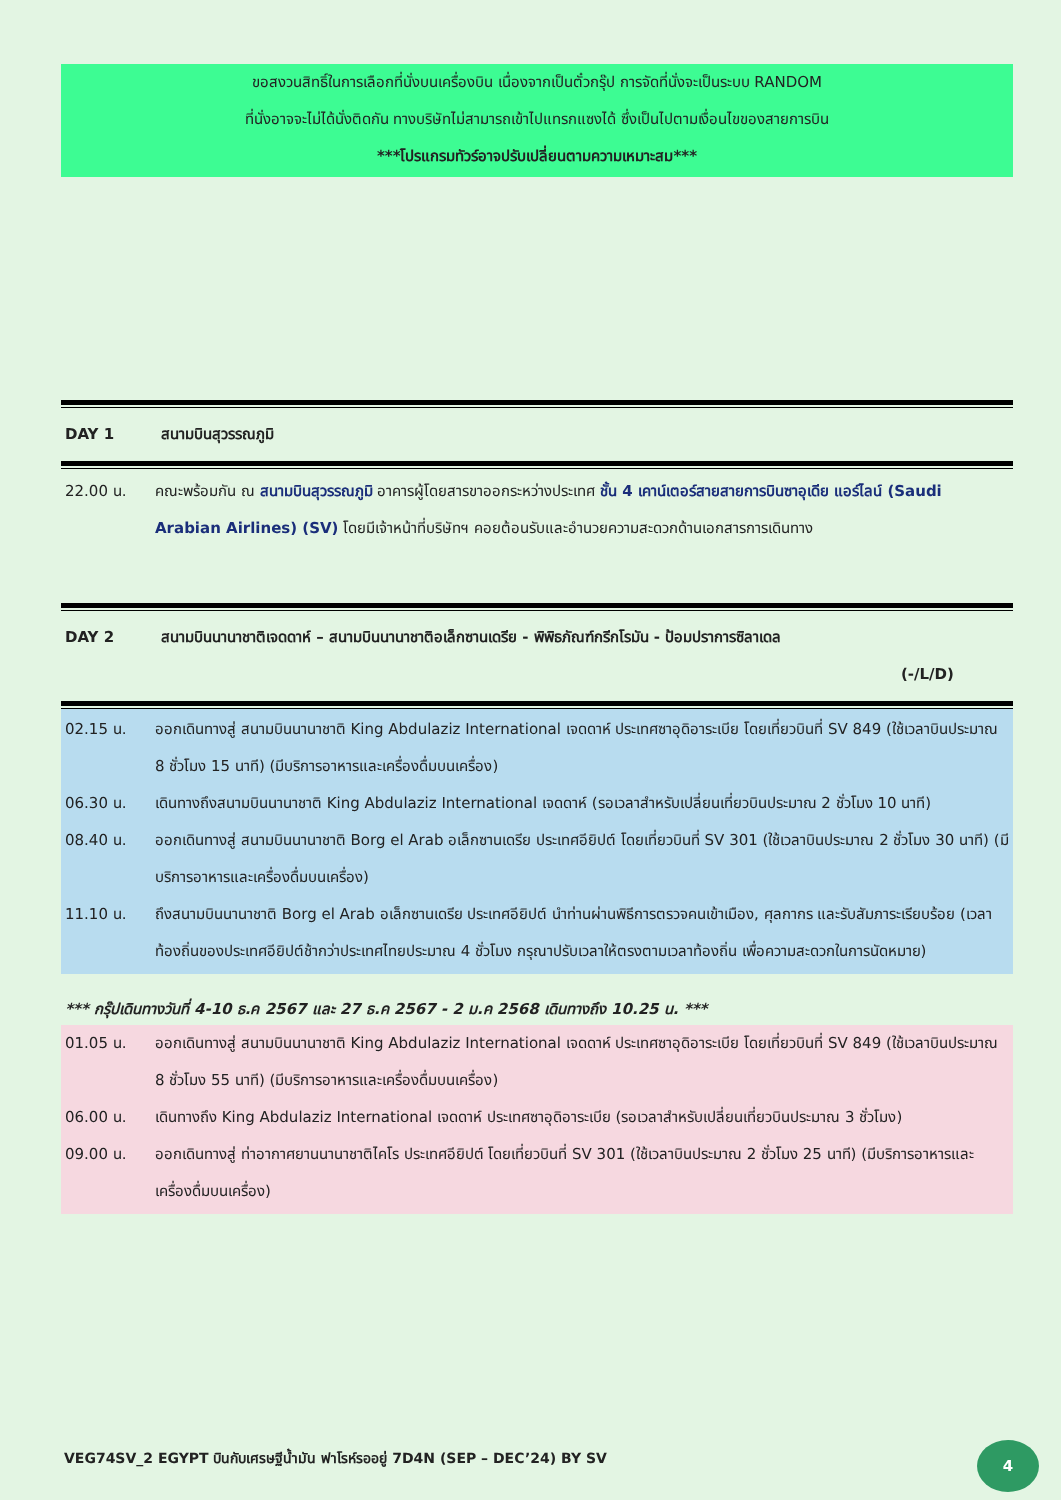ขอสงวนสิทธิ์ในการเลือกที่นั่งบนเครื่องบิน เนื่องจากเป็นตั๋วกรุ๊ป การจัดที่นั่งจะเป็นระบบ RANDOM
ที่นั่งอาจจะไม่ได้นั่งติดกัน ทางบริษัทไม่สามารถเข้าไปแทรกแซงได้ ซึ่งเป็นไปตามเงื่อนไขของสายการบิน
***โปรแกรมทัวร์อาจปรับเปลี่ยนตามความเหมาะสม***
DAY 1 สนามบินสุวรรณภูมิ
22.00 น. คณะพร้อมกัน ณ สนามบินสุวรรณภูมิ อาคารผู้โดยสารขาออกระหว่างประเทศ ชั้น 4 เคาน์เตอร์สายสายการบินซาอุเดีย แอร์ไลน์ (Saudi Arabian Airlines) (SV) โดยมีเจ้าหน้าที่บริษัทฯ คอยต้อนรับและอำนวยความสะดวกด้านเอกสารการเดินทาง
DAY 2 สนามบินนานาชาติเจดดาห์ – สนามบินนานาชาติอเล็กซานเดรีย - พิพิธภัณฑ์กรีกโรมัน - ป้อมปราการซิลาเดล
(-/L/D)
02.15 น. ออกเดินทางสู่ สนามบินนานาชาติ King Abdulaziz International เจดดาห์ ประเทศซาอุดิอาระเบีย โดยเที่ยวบินที่ SV 849 (ใช้เวลาบินประมาณ 8 ชั่วโมง 15 นาที) (มีบริการอาหารและเครื่องดื่มบนเครื่อง)
06.30 น. เดินทางถึงสนามบินนานาชาติ King Abdulaziz International เจดดาห์ (รอเวลาสำหรับเปลี่ยนเที่ยวบินประมาณ 2 ชั่วโมง 10 นาที)
08.40 น. ออกเดินทางสู่ สนามบินนานาชาติ Borg el Arab อเล็กซานเดรีย ประเทศอียิปต์ โดยเที่ยวบินที่ SV 301 (ใช้เวลาบินประมาณ 2 ชั่วโมง 30 นาที) (มีบริการอาหารและเครื่องดื่มบนเครื่อง)
11.10 น. ถึงสนามบินนานาชาติ Borg el Arab อเล็กซานเดรีย ประเทศอียิปต์ นำท่านผ่านพิธีการตรวจคนเข้าเมือง, ศุลกากร และรับสัมภาระเรียบร้อย (เวลาท้องถิ่นของประเทศอียิปต์ช้ากว่าประเทศไทยประมาณ 4 ชั่วโมง กรุณาปรับเวลาให้ตรงตามเวลาท้องถิ่น เพื่อความสะดวกในการนัดหมาย)
*** กรุ๊ปเดินทางวันที่ 4-10 ธ.ค 2567 และ 27 ธ.ค 2567 - 2 ม.ค 2568 เดินทางถึง 10.25 น. ***
01.05 น. ออกเดินทางสู่ สนามบินนานาชาติ King Abdulaziz International เจดดาห์ ประเทศซาอุดิอาระเบีย โดยเที่ยวบินที่ SV 849 (ใช้เวลาบินประมาณ 8 ชั่วโมง 55 นาที) (มีบริการอาหารและเครื่องดื่มบนเครื่อง)
06.00 น. เดินทางถึง King Abdulaziz International เจดดาห์ ประเทศซาอุดิอาระเบีย (รอเวลาสำหรับเปลี่ยนเที่ยวบินประมาณ 3 ชั่วโมง)
09.00 น. ออกเดินทางสู่ ท่าอากาศยานนานาชาติไคโร ประเทศอียิปต์ โดยเที่ยวบินที่ SV 301 (ใช้เวลาบินประมาณ 2 ชั่วโมง 25 นาที) (มีบริการอาหารและเครื่องดื่มบนเครื่อง)
VEG74SV_2 EGYPT บินกับเศรษฐีน้ำมัน ฟาโรห์รออยู่ 7D4N (SEP – DEC’24) BY SV
4